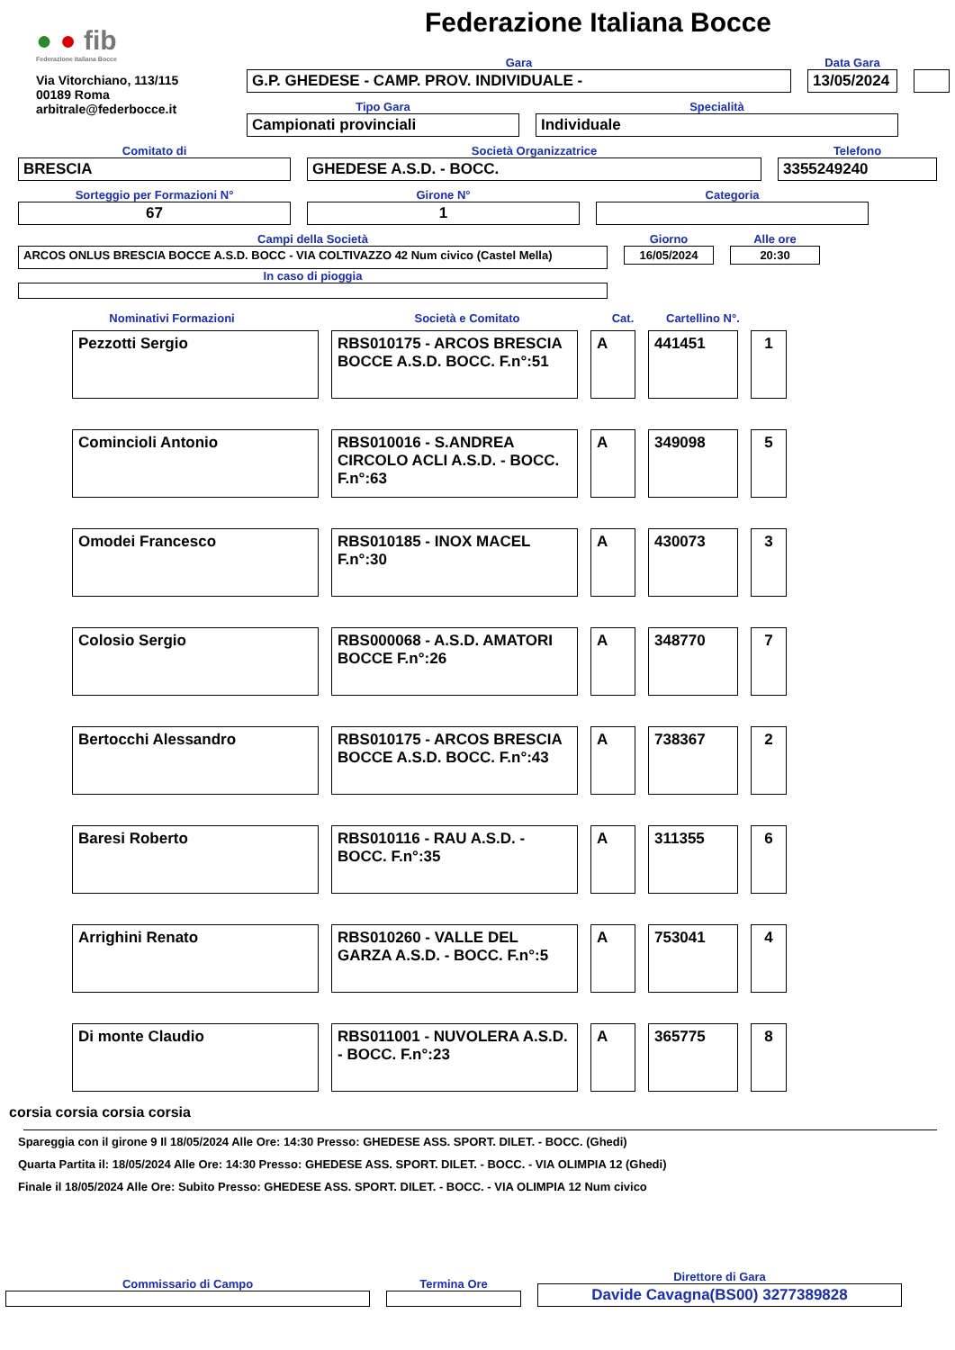● ● fib
Federazione Italiana Bocce
Via Vitorchiano, 113/115
00189 Roma
arbitrale@federbocce.it
Federazione Italiana Bocce
Gara
G.P. GHEDESE - CAMP. PROV. INDIVIDUALE -
Data Gara
13/05/2024
Tipo Gara
Campionati provinciali
Specialità
Individuale
Comitato di
BRESCIA
Società Organizzatrice
GHEDESE A.S.D. - BOCC.
Telefono
3355249240
Sorteggio per Formazioni N°
67
Girone N°
1
Categoria
Campi della Società
ARCOS ONLUS BRESCIA BOCCE A.S.D. BOCC - VIA COLTIVAZZO 42 Num civico (Castel Mella)
In caso di pioggia
Giorno
16/05/2024
Alle ore
20:30
Nominativi Formazioni Società e Comitato Cat. Cartellino N°.
| Pezzotti Sergio | RBS010175 - ARCOS BRESCIA BOCCE A.S.D. BOCC. F.n°:51 | A | 441451 | 1 |
| Comincioli Antonio | RBS010016 - S.ANDREA CIRCOLO ACLI A.S.D. - BOCC. F.n°:63 | A | 349098 | 5 |
| Omodei Francesco | RBS010185 - INOX MACEL F.n°:30 | A | 430073 | 3 |
| Colosio Sergio | RBS000068 - A.S.D. AMATORI BOCCE F.n°:26 | A | 348770 | 7 |
| Bertocchi Alessandro | RBS010175 - ARCOS BRESCIA BOCCE A.S.D. BOCC. F.n°:43 | A | 738367 | 2 |
| Baresi Roberto | RBS010116 - RAU A.S.D. - BOCC. F.n°:35 | A | 311355 | 6 |
| Arrighini Renato | RBS010260 - VALLE DEL GARZA A.S.D. - BOCC. F.n°:5 | A | 753041 | 4 |
| Di monte Claudio | RBS011001 - NUVOLERA A.S.D. - BOCC. F.n°:23 | A | 365775 | 8 |
corsia corsia corsia corsia
Spareggia con il girone 9 Il 18/05/2024 Alle Ore: 14:30 Presso: GHEDESE ASS. SPORT. DILET. - BOCC. (Ghedi)
Quarta Partita il: 18/05/2024 Alle Ore: 14:30 Presso: GHEDESE ASS. SPORT. DILET. - BOCC. - VIA OLIMPIA 12 (Ghedi)
Finale il 18/05/2024 Alle Ore: Subito Presso: GHEDESE ASS. SPORT. DILET. - BOCC. - VIA OLIMPIA 12 Num civico
Commissario di Campo
Termina Ore
Direttore di Gara
Davide Cavagna(BS00) 3277389828